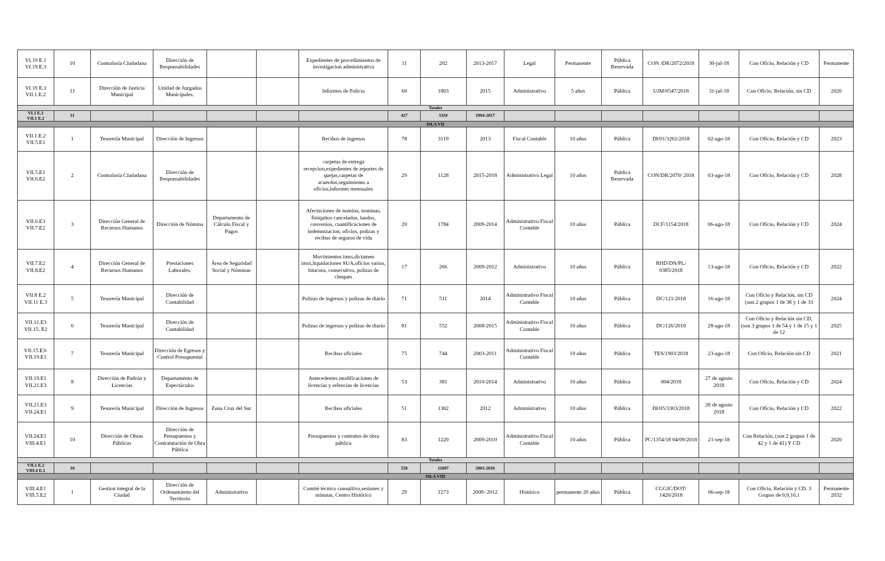| VI.19 E.1 VI.19.E.3 | 10 | Contraloría Ciudadana | Dirección de Responsabilidades | | | Expedientes de procedimientos de investigacion administrativa | 11 | 202 | 2013-2017 | Legal | Permanente | Pública Reservada | CON /DR/2072/2018 | 30-jul-18 | Con Oficio, Relación y CD | Permanente |
| VI.19 E.3 VII.1.E.2 | 11 | Dirección de Justicia Municipal | Unidad de Juzgados Municipales. | | | Informes de Policia | 60 | 1803 | 2015 | Administrativo | 5 años | Pública | UJM/0547/2018 | 31-jul-18 | Con Oficio, Relación, sin CD | 2020 |
| Totales | | | | | | | | | | | | | | | | |
| VI.1 E.1 VII.1 E.2 | 11 | | | | | | 427 | 5110 | 1994-2017 | | | | | | | |
| ISLA VII | | | | | | | | | | | | | | | | |
| VII.1.E.2 VII.5.E1 | 1 | Tesorería Municipal | Dirección de Ingresos | | | Recibos de ingresos | 78 | 3119 | 2013 | Fiscal Contable | 10 años | Pública | DI/01/3261/2018 | 02-ago-18 | Con Oficio, Relación y CD | 2023 |
| VII.5.E1 VII.6.E2 | 2 | Contraloria Ciudadana | Dirección de Responsabilidades | | | carpetas de entrega recepcion,expedientes de reportes de quejas,carpetas de acuerdos,seguimiento a oficios,informes mensuales | 29 | 1128 | 2015-2018 | Administrativo Legal | 10 años | Publica Reservada | CON/DR/2070/ 2018 | 03-ago-18 | Con Oficio, Relación y CD | 2028 |
| VII.6.E3 VII.7.E2 | 3 | Dirección General de Recursos Humanos | Dirección de Nómina | Departamento de Cálculo Fiscal y Pagos | | Afectaciones de nomina, nominas, finiquitos cancelados, laudos, convenios, cuantificaciones de indemnizacion, oficios, polizas y recibos de seguros de vida | 20 | 1784 | 2009-2014 | Administrativo Fiscal Contable | 10 años | Pública | DCF/1154/2018 | 06-ago-18 | Con Oficio, Relación y CD | 2024 |
| VII.7.E2 VII.8.E2 | 4 | Dirección General de Recursos Humanos | Prestaciones Laborales. | Área de Seguridad Social y Nóminas | | Movimientos imss,dictamen imss,liquidaciones SUA,oficios varios, bitacora, consecutivo, polizas de cheques | 17 | 266 | 2009-2012 | Administrativo | 10 años | Pública | RHD/DN/PL/ 0385/2018 | 13-ago-18 | Con Oficio, Relación y CD | 2022 |
| VII.8 E.2 VII.11 E.3 | 5 | Tesorería Municipal | Dirección de Contabilidad | | | Polizas de ingresos y polizas de diario | 71 | 511 | 2014 | Administrativo Fiscal Contable | 10 años | Pública | DC/121/2018 | 16-ago-18 | Con Oficio y Relación, sin CD (son 2 grupos 1 de 38 y 1 de 33 | 2024 |
| VII.11.E3 VII.15. E2 | 6 | Tesorería Municipal | Dirección de Contabilidad | | | Polizas de ingresos y polizas de diario | 81 | 552 | 2008-2015 | Administrativo Fiscal Contable | 10 años | Pública | DC/126/2018 | 28-ago-18 | Con Oficio y Relación sin CD, (son 3 grupos 1 de 54 y 1 de 15 y 1 de 12 | 2025 |
| VII.15.E3- VII.19.E1 | 7 | Tesorería Municipal | Dirección de Egresos y Control Presupuestal | | | Recibos oficiales | 75 | 744 | 2003-2011 | Administrativo Fiscal Contable | 10 años | Pública | TES/1903/2018 | 23-ago-18 | Con Oficio, Relación sin CD | 2021 |
| VII.19.E1 VII.21.E3 | 8 | Dirección de Padrón y Licencias | Departamento de Espectáculos | | | Antecedentes modificaciones de licencias y refencias de licencias | 53 | 381 | 2010-2014 | Administrativo | 10 años | Pública | 004/2018 | 27 de agosto 2018 | Con Oficio, Relación y CD | 2024 |
| VII.21.E3 VII.24.E1 | 9 | Tesorería Municipal | Dirección de Ingresos | Zona Cruz del Sur | | Recibos oficiales | 51 | 1302 | 2012 | Administrativo | 10 años | Pública | DI/05/3303/2018 | 28 de agosto 2018 | Con Oficio, Relación y CD | 2022 |
| VII.24.E1 VIII.4.E1 | 10 | Dirección de Obras Públicas | Dirección de Presupuestos y Contratatación de Obra Pública | | | Presupuestos y contratos de obra pública | 83 | 1220 | 2009-2010 | Administrativo Fiscal Contable | 10 años | Pública | PC/1354/18 04/09/2018 | 21-sep-18 | Con Relación, (son 2 grupos 1 de 42 y 1 de 41) Y CD | 2020 |
| Totales | | | | | | | | | | | | | | | | |
| VII.1 E.2 VIII.4 E.1 | 10 | | | | | | 558 | 11007 | 2003-2018 | | | | | | | |
| ISLA VIII | | | | | | | | | | | | | | | | |
| VIII.4.E1 VIII.5.E2 | 1 | Gestion integral de la Ciudad | Dirección de Ordenamiento del Territorio | Administrativo | | Comité técnico consultivo,sesiones y minutas, Centro Histórico | 29 | 1273 | 2009- 2012 | Histórico | permanente 20 años | Pública | CGGIC/DOT/ 1426/2018 | 06-sep-18 | Con Oficio, Relación y CD. 3 Grupos de 9,9,10,1 | Permanente 2032 |